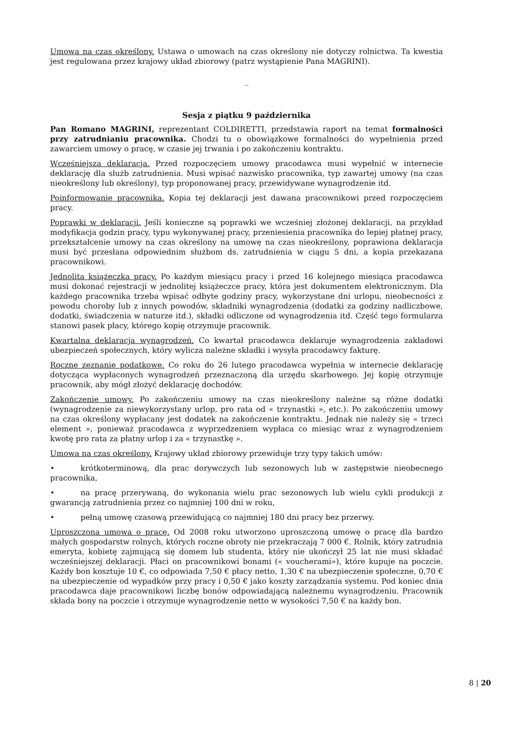Umowa na czas określony. Ustawa o umowach na czas określony nie dotyczy rolnictwa. Ta kwestia jest regulowana przez krajowy układ zbiorowy (patrz wystąpienie Pana MAGRINI).
_
Sesja z piątku 9 października
Pan Romano MAGRINI, reprezentant COLDIRETTI, przedstawia raport na temat formalności przy zatrudnianiu pracownika. Chodzi tu o obowiązkowe formalności do wypełnienia przed zawarciem umowy o pracę, w czasie jej trwania i po zakończeniu kontraktu.
Wcześniejsza deklaracja. Przed rozpoczęciem umowy pracodawca musi wypełnić w internecie deklarację dla służb zatrudnienia. Musi wpisać nazwisko pracownika, typ zawartej umowy (na czas nieokreślony lub określony), typ proponowanej pracy, przewidywane wynagrodzenie itd.
Poinformowanie pracownika. Kopia tej deklaracji jest dawana pracownikowi przed rozpoczęciem pracy.
Poprawki w deklaracji. Jeśli konieczne są poprawki we wcześniej złożonej deklaracji, na przykład modyfikacja godzin pracy, typu wykonywanej pracy, przeniesienia pracownika do lepiej płatnej pracy, przekształcenie umowy na czas określony na umowę na czas nieokreślony, poprawiona deklaracja musi być przesłana odpowiednim służbom ds. zatrudnienia w ciągu 5 dni, a kopia przekazana pracownikowi.
Jednolita książeczka pracy. Po każdym miesiącu pracy i przed 16 kolejnego miesiąca pracodawca musi dokonać rejestracji w jednolitej książeczce pracy, która jest dokumentem elektronicznym. Dla każdego pracownika trzeba wpisać odbyte godziny pracy, wykorzystane dni urlopu, nieobecności z powodu choroby lub z innych powodów, składniki wynagrodzenia (dodatki za godziny nadliczbowe, dodatki, świadczenia w naturze itd.), składki odliczone od wynagrodzenia itd. Część tego formularza stanowi pasek płacy, którego kopię otrzymuje pracownik.
Kwartalna deklaracja wynagrodzeń. Co kwartał pracodawca deklaruje wynagrodzenia zakładowi ubezpieczeń społecznych, który wylicza należne składki i wysyła pracodawcy fakturę.
Roczne zeznanie podatkowe. Co roku do 26 lutego pracodawca wypełnia w internecie deklarację dotycząca wypłaconych wynagrodzeń przeznaczoną dla urzędu skarbowego. Jej kopię otrzymuje pracownik, aby mógł złożyć deklarację dochodów.
Zakończenie umowy. Po zakończeniu umowy na czas nieokreślony należne są różne dodatki (wynagrodzenie za niewykorzystany urlop, pro rata od « trzynastki », etc.). Po zakończeniu umowy na czas określony wypłacany jest dodatek na zakończenie kontraktu. Jednak nie należy się « trzeci element », ponieważ pracodawca z wyprzedzeniem wypłaca co miesiąc wraz z wynagrodzeniem kwotę pro rata za płatny urlop i za « trzynastkę ».
Umowa na czas określony. Krajowy układ zbiorowy przewiduje trzy typy takich umów:
• krótkoterminową, dla prac dorywczych lub sezonowych lub w zastępstwie nieobecnego pracownika,
• na pracę przerywaną, do wykonania wielu prac sezonowych lub wielu cykli produkcji z gwarancją zatrudnienia przez co najmniej 100 dni w roku,
• pełną umowę czasową przewidującą co najmniej 180 dni pracy bez przerwy.
Uproszczona umowa o pracę. Od 2008 roku utworzono uproszczoną umowę o pracę dla bardzo małych gospodarstw rolnych, których roczne obroty nie przekraczają 7 000 €. Rolnik, który zatrudnia emeryta, kobietę zajmującą się domem lub studenta, który nie ukończył 25 lat nie musi składać wcześniejszej deklaracji. Płaci on pracownikowi bonami (« voucherami»), które kupuje na poczcie. Każdy bon kosztuje 10 €, co odpowiada 7,50 € płacy netto, 1,30 € na ubezpieczenie społeczne, 0,70 € na ubezpieczenie od wypadków przy pracy i 0,50 € jako koszty zarządzania systemu. Pod koniec dnia pracodawca daje pracownikowi liczbę bonów odpowiadającą należnemu wynagrodzeniu. Pracownik składa bony na poczcie i otrzymuje wynagrodzenie netto w wysokości 7,50 € na każdy bon.
8 | 20